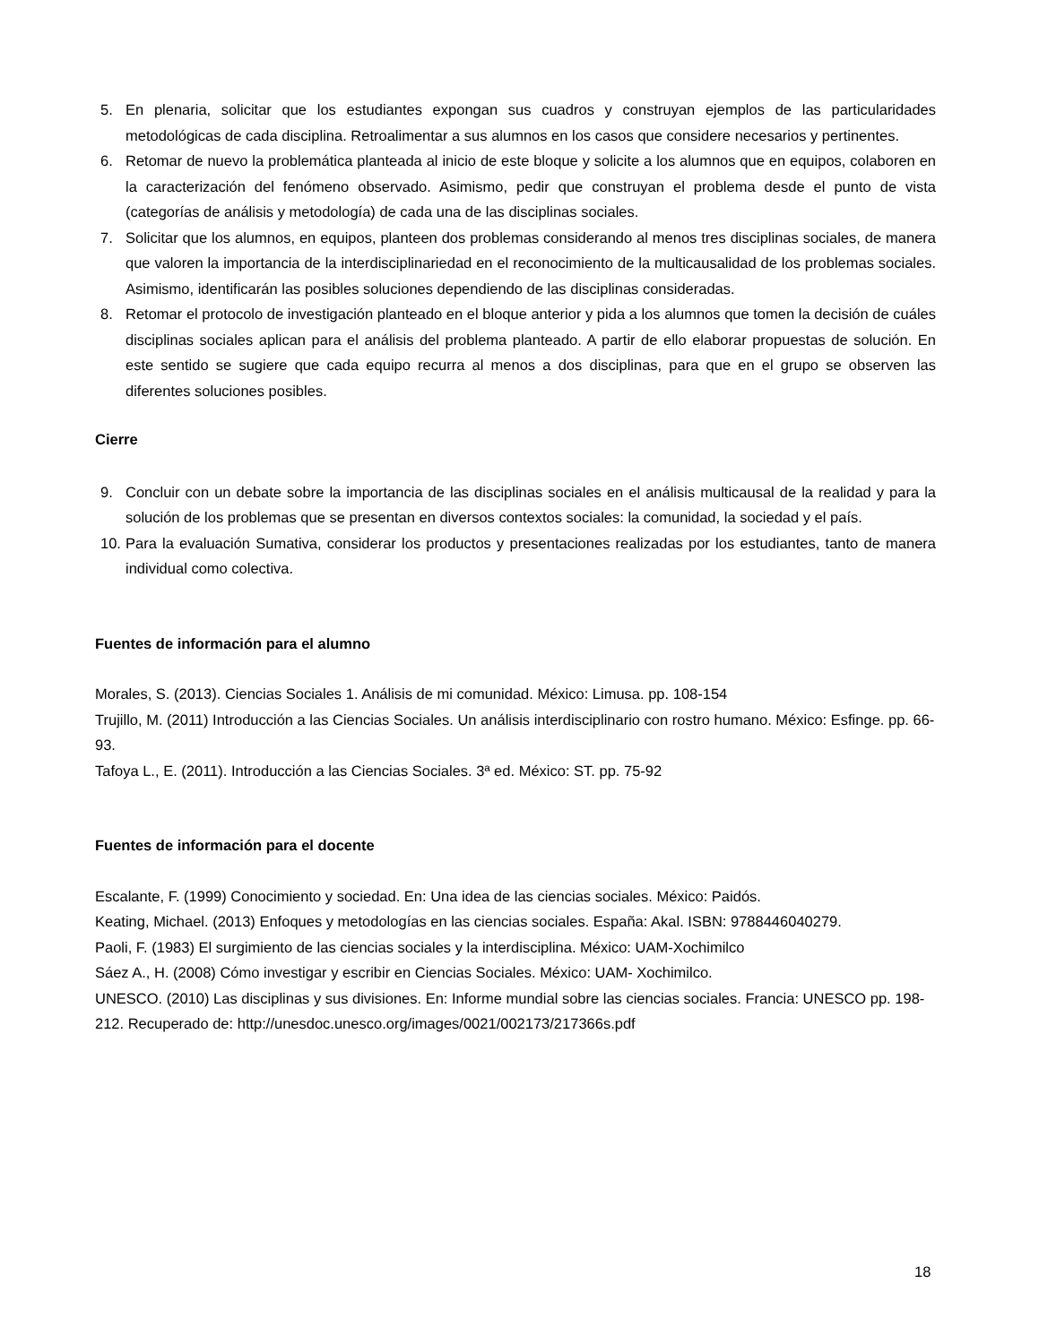5. En plenaria, solicitar que los estudiantes expongan sus cuadros y construyan ejemplos de las particularidades metodológicas de cada disciplina. Retroalimentar a sus alumnos en los casos que considere necesarios y pertinentes.
6. Retomar de nuevo la problemática planteada al inicio de este bloque y solicite a los alumnos que en equipos, colaboren en la caracterización del fenómeno observado. Asimismo, pedir que construyan el problema desde el punto de vista (categorías de análisis y metodología) de cada una de las disciplinas sociales.
7. Solicitar que los alumnos, en equipos, planteen dos problemas considerando al menos tres disciplinas sociales, de manera que valoren la importancia de la interdisciplinariedad en el reconocimiento de la multicausalidad de los problemas sociales. Asimismo, identificarán las posibles soluciones dependiendo de las disciplinas consideradas.
8. Retomar el protocolo de investigación planteado en el bloque anterior y pida a los alumnos que tomen la decisión de cuáles disciplinas sociales aplican para el análisis del problema planteado. A partir de ello elaborar propuestas de solución. En este sentido se sugiere que cada equipo recurra al menos a dos disciplinas, para que en el grupo se observen las diferentes soluciones posibles.
Cierre
9. Concluir con un debate sobre la importancia de las disciplinas sociales en el análisis multicausal de la realidad y para la solución de los problemas que se presentan en diversos contextos sociales: la comunidad, la sociedad y el país.
10. Para la evaluación Sumativa, considerar los productos y presentaciones realizadas por los estudiantes, tanto de manera individual como colectiva.
Fuentes de información para el alumno
Morales, S. (2013). Ciencias Sociales 1. Análisis de mi comunidad. México: Limusa. pp. 108-154
Trujillo, M. (2011) Introducción a las Ciencias Sociales. Un análisis interdisciplinario con rostro humano. México: Esfinge. pp. 66-93.
Tafoya L., E. (2011). Introducción a las Ciencias Sociales. 3ª ed. México: ST. pp. 75-92
Fuentes de información para el docente
Escalante, F. (1999) Conocimiento y sociedad. En: Una idea de las ciencias sociales. México: Paidós.
Keating, Michael. (2013) Enfoques y metodologías en las ciencias sociales. España: Akal. ISBN: 9788446040279.
Paoli, F. (1983) El surgimiento de las ciencias sociales y la interdisciplina. México: UAM-Xochimilco
Sáez A., H. (2008) Cómo investigar y escribir en Ciencias Sociales. México: UAM- Xochimilco.
UNESCO. (2010) Las disciplinas y sus divisiones. En: Informe mundial sobre las ciencias sociales. Francia: UNESCO pp. 198-212. Recuperado de: http://unesdoc.unesco.org/images/0021/002173/217366s.pdf
18